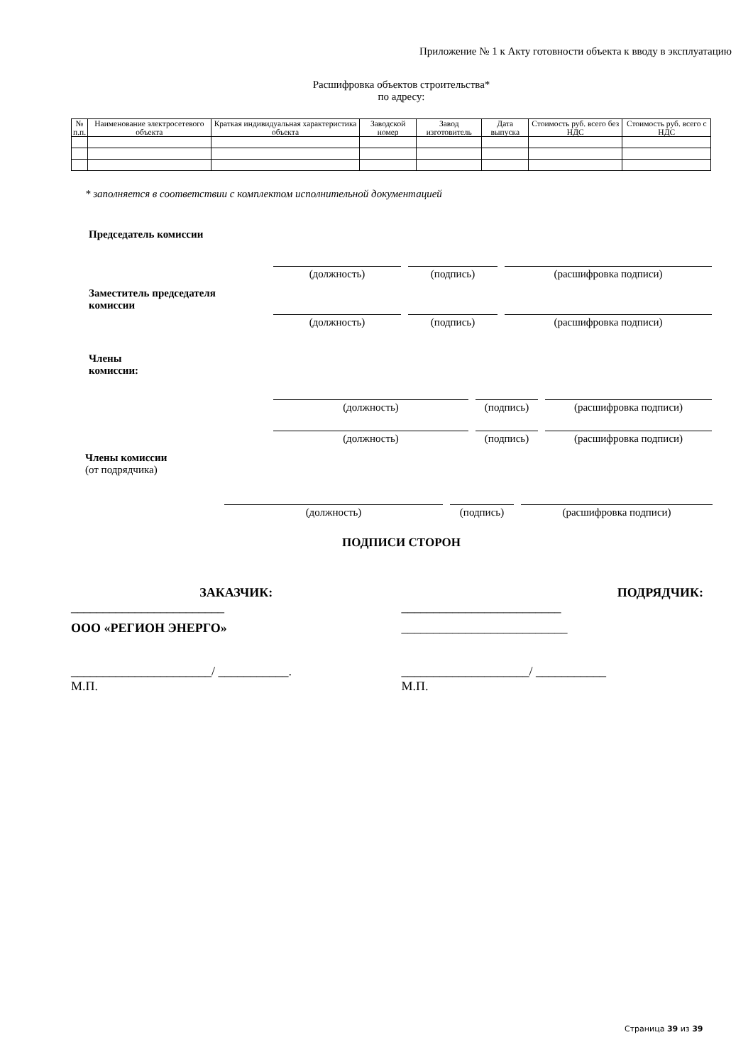Приложение № 1 к Акту готовности объекта к вводу в эксплуатацию
Расшифровка объектов строительства*
по адресу:
| № п.п. | Наименование электросетевого объекта | Краткая индивидуальная характеристика объекта | Заводской номер | Завод изготовитель | Дата выпуска | Стоимость руб. всего без НДС | Стоимость руб. всего с НДС |
| --- | --- | --- | --- | --- | --- | --- | --- |
* заполняется в соответствии с комплектом исполнительной документацией
Председатель комиссии
(должность) (подпись) (расшифровка подписи)
Заместитель председателя
комиссии
(должность) (подпись) (расшифровка подписи)
Члены
комиссии:
(должность) (подпись) (расшифровка подписи)
(должность) (подпись) (расшифровка подписи)
Члены комиссии
(от подрядчика)
(должность) (подпись) (расшифровка подписи)
ПОДПИСИ СТОРОН
ЗАКАЗЧИК:
________________________
ООО «РЕГИОН ЭНЕРГО»
______________________/ ___________.
М.П.
ПОДРЯДЧИК:
_________________________
__________________________
____________________/ ___________
М.П.
Страница 39 из 39